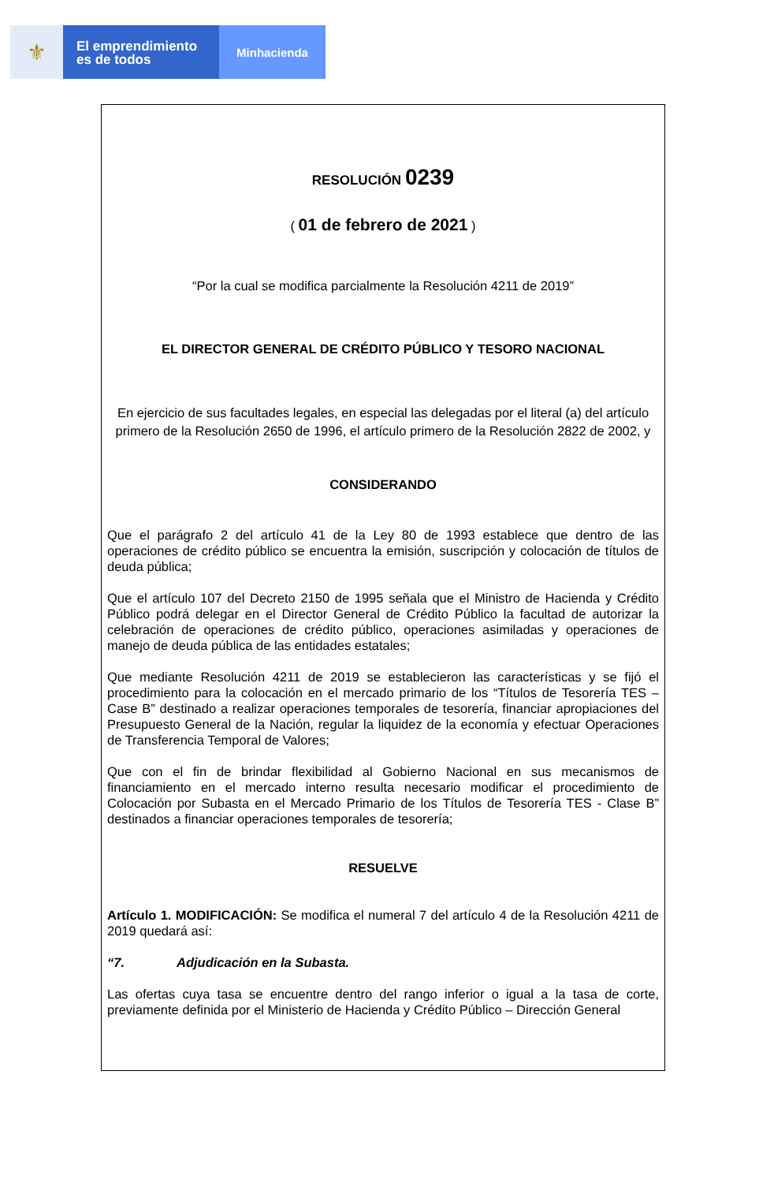⚜
El emprendimiento
es de todos
Minhacienda
RESOLUCIÓN 0239
( 01 de febrero de 2021 )
“Por la cual se modifica parcialmente la Resolución 4211 de 2019”
EL DIRECTOR GENERAL DE CRÉDITO PÚBLICO Y TESORO NACIONAL
En ejercicio de sus facultades legales, en especial las delegadas por el literal (a) del artículo primero de la Resolución 2650 de 1996, el artículo primero de la Resolución 2822 de 2002, y
CONSIDERANDO
Que el parágrafo 2 del artículo 41 de la Ley 80 de 1993 establece que dentro de las operaciones de crédito público se encuentra la emisión, suscripción y colocación de títulos de deuda pública;
Que el artículo 107 del Decreto 2150 de 1995 señala que el Ministro de Hacienda y Crédito Público podrá delegar en el Director General de Crédito Público la facultad de autorizar la celebración de operaciones de crédito público, operaciones asimiladas y operaciones de manejo de deuda pública de las entidades estatales;
Que mediante Resolución 4211 de 2019 se establecieron las características y se fijó el procedimiento para la colocación en el mercado primario de los “Títulos de Tesorería TES – Case B” destinado a realizar operaciones temporales de tesorería, financiar apropiaciones del Presupuesto General de la Nación, regular la liquidez de la economía y efectuar Operaciones de Transferencia Temporal de Valores;
Que con el fin de brindar flexibilidad al Gobierno Nacional en sus mecanismos de financiamiento en el mercado interno resulta necesario modificar el procedimiento de Colocación por Subasta en el Mercado Primario de los Títulos de Tesorería TES - Clase B” destinados a financiar operaciones temporales de tesorería;
RESUELVE
Artículo 1. MODIFICACIÓN: Se modifica el numeral 7 del artículo 4 de la Resolución 4211 de 2019 quedará así:
“7. Adjudicación en la Subasta.
Las ofertas cuya tasa se encuentre dentro del rango inferior o igual a la tasa de corte, previamente definida por el Ministerio de Hacienda y Crédito Público – Dirección General